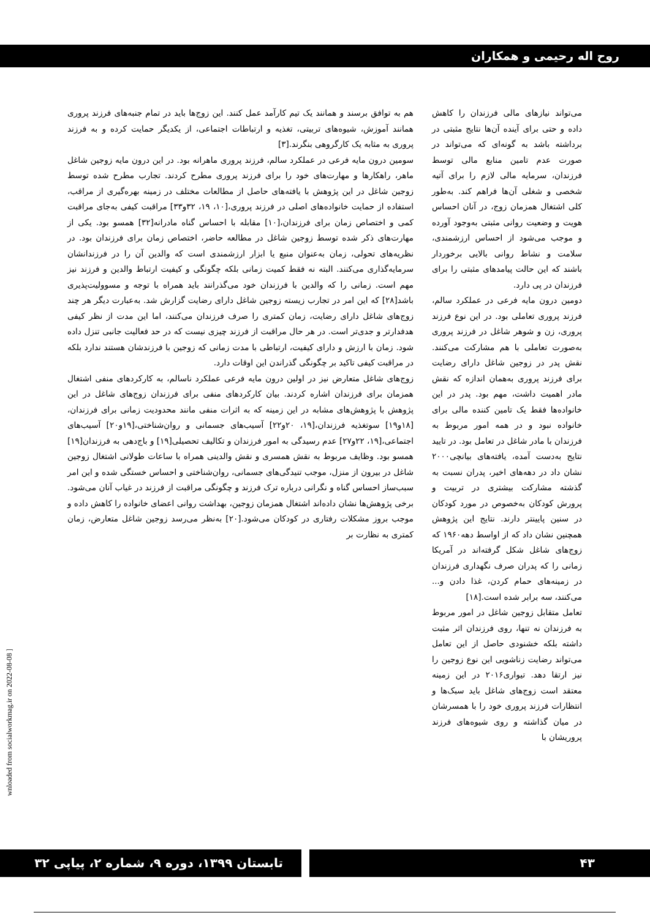روح اله رحیمی و همکاران
می‌تواند نیازهای مالی فرزندان را کاهش داده و حتی برای آینده آن‌ها نتایج مثبتی در برداشته باشد به گونه‌ای که می‌تواند در صورت عدم تامین منابع مالی توسط فرزندان، سرمایه مالی لازم را برای آتیه شخصی و شغلی آن‌ها فراهم کند. به‌طور کلی اشتغال همزمان زوج، در آنان احساس هویت و وضعیت روانی مثبتی به‌وجود آورده و موجب می‌شود از احساس ارزشمندی، سلامت و نشاط روانی بالایی برخوردار باشند که این حالت پیامدهای مثبتی را برای فرزندان در پی دارد.
دومین درون مایه فرعی در عملکرد سالم، فرزند پروری تعاملی بود. در این نوع فرزند پروری، زن و شوهر شاغل در فرزند پروری به‌صورت تعاملی با هم مشارکت می‌کنند. نقش پدر در زوجین شاغل دارای رضایت برای فرزند پروری به‌همان اندازه که نقش مادر اهمیت داشت، مهم بود. پدر در این خانواده‌ها فقط یک تامین کننده مالی برای خانواده نبود و در همه امور مربوط به فرزندان با مادر شاغل در تعامل بود. در تایید نتایج به‌دست آمده، یافته‌های بیانچی۲۰۰۰ نشان داد در دهه‌های اخیر، پدران نسبت به گذشته مشارکت بیشتری در تربیت و پرورش کودکان به‌خصوص در مورد کودکان در سنین پایینتر دارند. نتایج این پژوهش همچنین نشان داد که از اواسط دهه۱۹۶۰ که زوج‌های شاغل شکل گرفته‌اند در آمریکا زمانی را که پدران صرف نگهداری فرزندان در زمینه‌های حمام کردن، غذا دادن و... می‌کنند، سه برابر شده است.[۱۸]
تعامل متقابل زوجین شاغل در امور مربوط به فرزندان نه تنها، روی فرزندان اثر مثبت داشته بلکه خشنودی حاصل از این تعامل می‌تواند رضایت زناشویی این نوع زوجین را نیز ارتقا دهد. تیواری۲۰۱۶ در این زمینه معتقد است زوج‌های شاغل باید سبک‌ها و انتظارات فرزند پروری خود را با همسرشان در میان گذاشته و روی شیوه‌های فرزند پروریشان با
هم به توافق برسند و همانند یک تیم کارآمد عمل کنند. این زوج‌ها باید در تمام جنبه‌های فرزند پروری همانند آموزش، شیوه‌های تربیتی، تغذیه و ارتباطات اجتماعی، از یکدیگر حمایت کرده و به فرزند پروری به مثابه یک کارگروهی بنگرند.[۳]
سومین درون مایه فرعی در عملکرد سالم، فرزند پروری ماهرانه بود. در این درون مایه زوجین شاغل ماهر، راهکارها و مهارت‌های خود را برای فرزند پروری مطرح کردند. تجارب مطرح شده توسط زوجین شاغل در این پژوهش با یافته‌های حاصل از مطالعات مختلف در زمینه بهره‌گیری از مراقب، استفاده از حمایت خانواده‌های اصلی در فرزند پروری،[۱۰، ۱۹، ۳۲و۳۳] مراقبت کیفی به‌جای مراقبت کمی و اختصاص زمان برای فرزندان،[۱۰] مقابله با احساس گناه مادرانه[۳۲] همسو بود. یکی از مهارت‌های ذکر شده توسط زوجین شاغل در مطالعه حاضر، اختصاص زمان برای فرزندان بود. در نظریه‌های تحولی، زمان به‌عنوان منبع یا ابزار ارزشمندی است که والدین آن را در فرزندانشان سرمایه‌گذاری می‌کنند. البته نه فقط کمیت زمانی بلکه چگونگی و کیفیت ارتباط والدین و فرزند نیز مهم است. زمانی را که والدین با فرزندان خود می‌گذرانند باید همراه با توجه و مسوولیت‌پذیری باشد[۲۸] که این امر در تجارب زیسته زوجین شاغل دارای رضایت گزارش شد. به‌عبارت دیگر هر چند زوج‌های شاغل دارای رضایت، زمان کمتری را صرف فرزندان می‌کنند، اما این مدت از نظر کیفی هدفدارتر و جدی‌تر است. در هر حال مراقبت از فرزند چیزی نیست که در حد فعالیت جانبی تنزل داده شود. زمان با ارزش و دارای کیفیت، ارتباطی با مدت زمانی که زوجین با فرزندشان هستند ندارد بلکه در مراقبت کیفی تاکید بر چگونگی گذراندن این اوقات دارد.
زوج‌های شاغل متعارض نیز در اولین درون مایه فرعی عملکرد ناسالم، به کارکردهای منفی اشتغال همزمان برای فرزندان اشاره کردند. بیان کارکردهای منفی برای فرزندان زوج‌های شاغل در این پژوهش با پژوهش‌های مشابه در این زمینه که به اثرات منفی مانند محدودیت زمانی برای فرزندان،[۱۸و۱۹] سوتغذیه فرزندان،[۱۹، ۲۰و۲۲] آسیب‌های جسمانی و روان‌شناختی،[۱۹و۲۰] آسیب‌های اجتماعی،[۱۹، ۲۲و۲۷] عدم رسیدگی به امور فرزندان و تکالیف تحصیلی[۱۹] و باج‌دهی به فرزندان[۱۹] همسو بود. وظایف مربوط به نقش همسری و نقش والدینی همراه با ساعات طولانی اشتغال زوجین شاغل در بیرون از منزل، موجب تنیدگی‌های جسمانی، روان‌شناختی و احساس خستگی شده و این امر سبب‌ساز احساس گناه و نگرانی درباره ترک فرزند و چگونگی مراقبت از فرزند در غیاب آنان می‌شود. برخی پژوهش‌ها نشان داده‌اند اشتغال همزمان زوجین، بهداشت روانی اعضای خانواده را کاهش داده و موجب بروز مشکلات رفتاری در کودکان می‌شود.[۲۰] به‌نظر می‌رسد زوجین شاغل متعارض، زمان کمتری به نظارت بر
wnloaded from socialworkmag.ir on 2022-08-08 ]
۴۳
تابستان ۱۳۹۹، دوره ۹، شماره ۲، پیاپی ۳۲